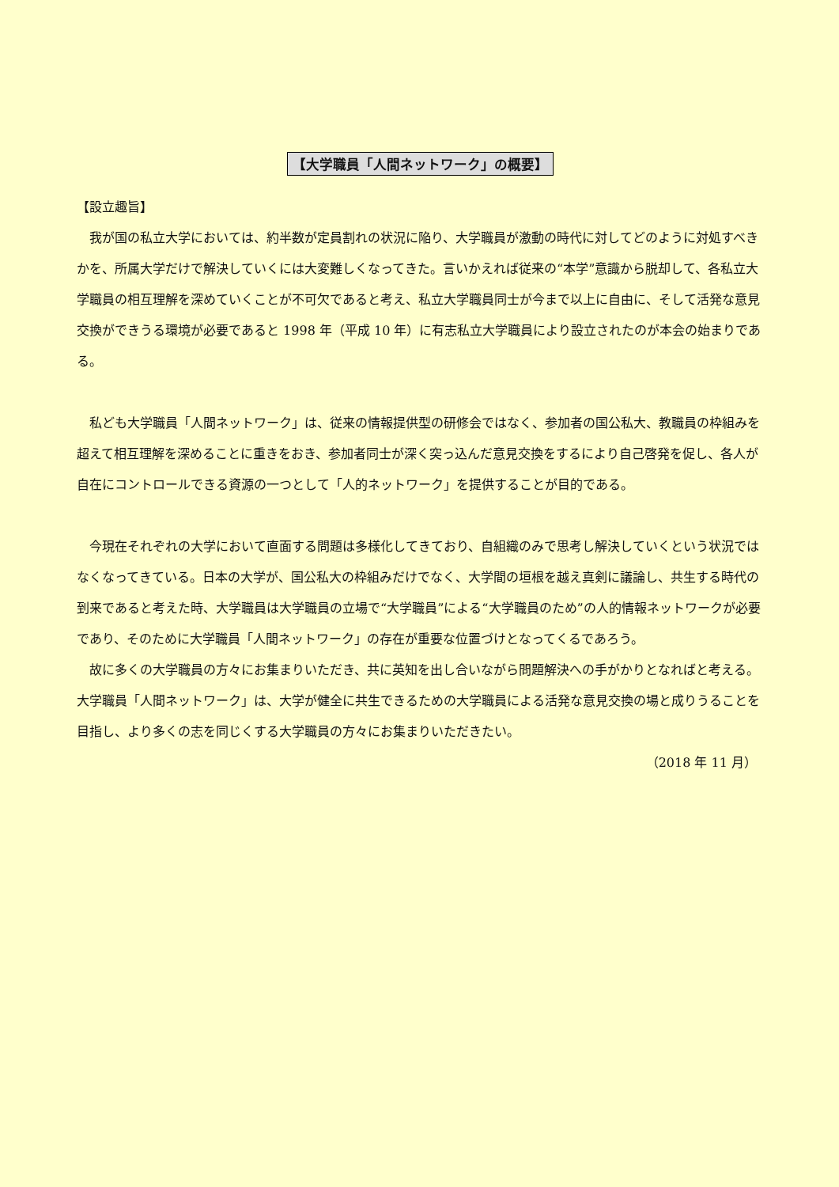【大学職員「人間ネットワーク」の概要】
【設立趣旨】
我が国の私立大学においては、約半数が定員割れの状況に陥り、大学職員が激動の時代に対してどのように対処すべきかを、所属大学だけで解決していくには大変難しくなってきた。言いかえれば従来の“本学”意識から脱却して、各私立大学職員の相互理解を深めていくことが不可欠であると考え、私立大学職員同士が今まで以上に自由に、そして活発な意見交換ができうる環境が必要であると 1998 年（平成 10 年）に有志私立大学職員により設立されたのが本会の始まりである。
私ども大学職員「人間ネットワーク」は、従来の情報提供型の研修会ではなく、参加者の国公私大、教職員の枠組みを超えて相互理解を深めることに重きをおき、参加者同士が深く突っ込んだ意見交換をするにより自己啓発を促し、各人が自在にコントロールできる資源の一つとして「人的ネットワーク」を提供することが目的である。
今現在それぞれの大学において直面する問題は多様化してきており、自組織のみで思考し解決していくという状況ではなくなってきている。日本の大学が、国公私大の枠組みだけでなく、大学間の垣根を越え真剣に議論し、共生する時代の到来であると考えた時、大学職員は大学職員の立場で“大学職員”による“大学職員のため”の人的情報ネットワークが必要であり、そのために大学職員「人間ネットワーク」の存在が重要な位置づけとなってくるであろう。
故に多くの大学職員の方々にお集まりいただき、共に英知を出し合いながら問題解決への手がかりとなればと考える。大学職員「人間ネットワーク」は、大学が健全に共生できるための大学職員による活発な意見交換の場と成りうることを目指し、より多くの志を同じくする大学職員の方々にお集まりいただきたい。
（2018 年 11 月）